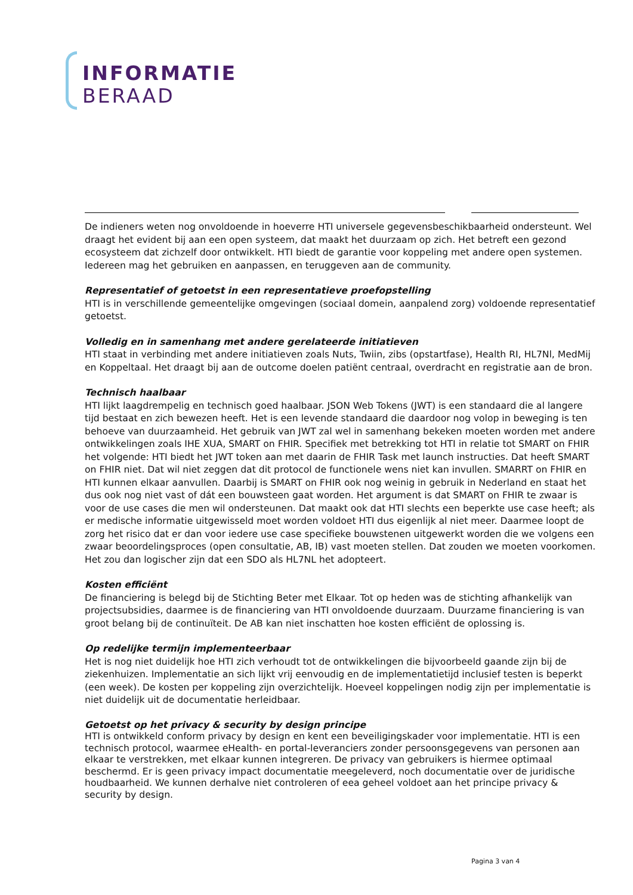INFORMATIE
BERAAD
De indieners weten nog onvoldoende in hoeverre HTI universele gegevensbeschikbaarheid ondersteunt. Wel draagt het evident bij aan een open systeem, dat maakt het duurzaam op zich. Het betreft een gezond ecosysteem dat zichzelf door ontwikkelt. HTI biedt de garantie voor koppeling met andere open systemen. Iedereen mag het gebruiken en aanpassen, en teruggeven aan de community.
Representatief of getoetst in een representatieve proefopstelling
HTI is in verschillende gemeentelijke omgevingen (sociaal domein, aanpalend zorg) voldoende representatief getoetst.
Volledig en in samenhang met andere gerelateerde initiatieven
HTI staat in verbinding met andere initiatieven zoals Nuts, Twiin, zibs (opstartfase), Health RI, HL7Nl, MedMij en Koppeltaal. Het draagt bij aan de outcome doelen patiënt centraal, overdracht en registratie aan de bron.
Technisch haalbaar
HTI lijkt laagdrempelig en technisch goed haalbaar. JSON Web Tokens (JWT) is een standaard die al langere tijd bestaat en zich bewezen heeft. Het is een levende standaard die daardoor nog volop in beweging is ten behoeve van duurzaamheid. Het gebruik van JWT zal wel in samenhang bekeken moeten worden met andere ontwikkelingen zoals IHE XUA, SMART on FHIR. Specifiek met betrekking tot HTI in relatie tot SMART on FHIR het volgende: HTI biedt het JWT token aan met daarin de FHIR Task met launch instructies. Dat heeft SMART on FHIR niet. Dat wil niet zeggen dat dit protocol de functionele wens niet kan invullen. SMARRT on FHIR en HTI kunnen elkaar aanvullen. Daarbij is SMART on FHIR ook nog weinig in gebruik in Nederland en staat het dus ook nog niet vast of dát een bouwsteen gaat worden. Het argument is dat SMART on FHIR te zwaar is voor de use cases die men wil ondersteunen. Dat maakt ook dat HTI slechts een beperkte use case heeft; als er medische informatie uitgewisseld moet worden voldoet HTI dus eigenlijk al niet meer. Daarmee loopt de zorg het risico dat er dan voor iedere use case specifieke bouwstenen uitgewerkt worden die we volgens een zwaar beoordelingsproces (open consultatie, AB, IB) vast moeten stellen. Dat zouden we moeten voorkomen. Het zou dan logischer zijn dat een SDO als HL7NL het adopteert.
Kosten efficiënt
De financiering is belegd bij de Stichting Beter met Elkaar. Tot op heden was de stichting afhankelijk van projectsubsidies, daarmee is de financiering van HTI onvoldoende duurzaam. Duurzame financiering is van groot belang bij de continuïteit. De AB kan niet inschatten hoe kosten efficiënt de oplossing is.
Op redelijke termijn implementeerbaar
Het is nog niet duidelijk hoe HTI zich verhoudt tot de ontwikkelingen die bijvoorbeeld gaande zijn bij de ziekenhuizen. Implementatie an sich lijkt vrij eenvoudig en de implementatietijd inclusief testen is beperkt (een week). De kosten per koppeling zijn overzichtelijk. Hoeveel koppelingen nodig zijn per implementatie is niet duidelijk uit de documentatie herleidbaar.
Getoetst op het privacy & security by design principe
HTI is ontwikkeld conform privacy by design en kent een beveiligingskader voor implementatie. HTI is een technisch protocol, waarmee eHealth- en portal-leveranciers zonder persoonsgegevens van personen aan elkaar te verstrekken, met elkaar kunnen integreren. De privacy van gebruikers is hiermee optimaal beschermd. Er is geen privacy impact documentatie meegeleverd, noch documentatie over de juridische houdbaarheid. We kunnen derhalve niet controleren of eea geheel voldoet aan het principe privacy & security by design.
Pagina 3 van 4